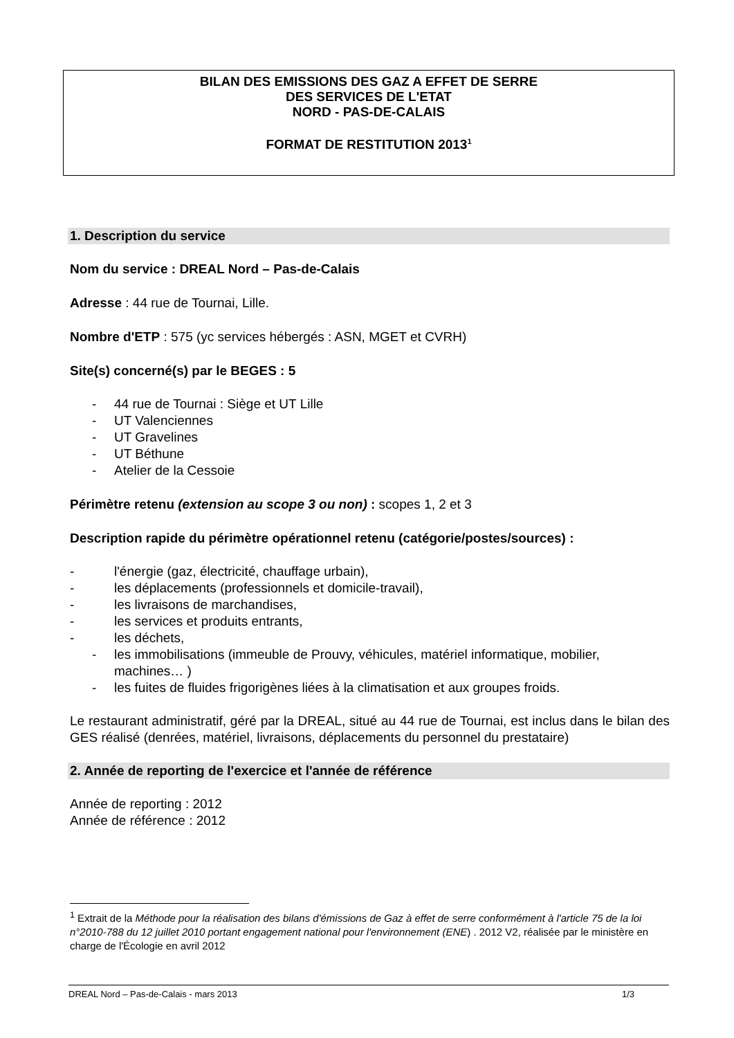BILAN DES EMISSIONS DES GAZ A EFFET DE SERRE
DES SERVICES DE L'ETAT
NORD - PAS-DE-CALAIS
FORMAT DE RESTITUTION 2013<sup>1</sup>
1. Description du service
Nom du service : DREAL Nord – Pas-de-Calais
Adresse : 44 rue de Tournai, Lille.
Nombre d'ETP : 575 (yc services hébergés : ASN, MGET et CVRH)
Site(s) concerné(s) par le BEGES : 5
- 44 rue de Tournai : Siège et UT Lille
- UT Valenciennes
- UT Gravelines
- UT Béthune
- Atelier de la Cessoie
Périmètre retenu (extension au scope 3 ou non) : scopes 1, 2 et 3
Description rapide du périmètre opérationnel retenu (catégorie/postes/sources) :
- l'énergie (gaz, électricité, chauffage urbain),
- les déplacements (professionnels et domicile-travail),
- les livraisons de marchandises,
- les services et produits entrants,
- les déchets,
- les immobilisations (immeuble de Prouvy, véhicules, matériel informatique, mobilier, machines… )
- les fuites de fluides frigorigènes liées à la climatisation et aux groupes froids.
Le restaurant administratif, géré par la DREAL, situé au 44 rue de Tournai, est inclus dans le bilan des GES réalisé (denrées, matériel, livraisons, déplacements du personnel du prestataire)
2. Année de reporting de l'exercice et l'année de référence
Année de reporting : 2012
Année de référence : 2012
<sup>1</sup> Extrait de la Méthode pour la réalisation des bilans d'émissions de Gaz à effet de serre conformément à l'article 75 de la loi n°2010-788 du 12 juillet 2010 portant engagement national pour l'environnement (ENE) . 2012 V2, réalisée par le ministère en charge de l'Écologie en avril 2012
DREAL Nord – Pas-de-Calais - mars 2013 1/3